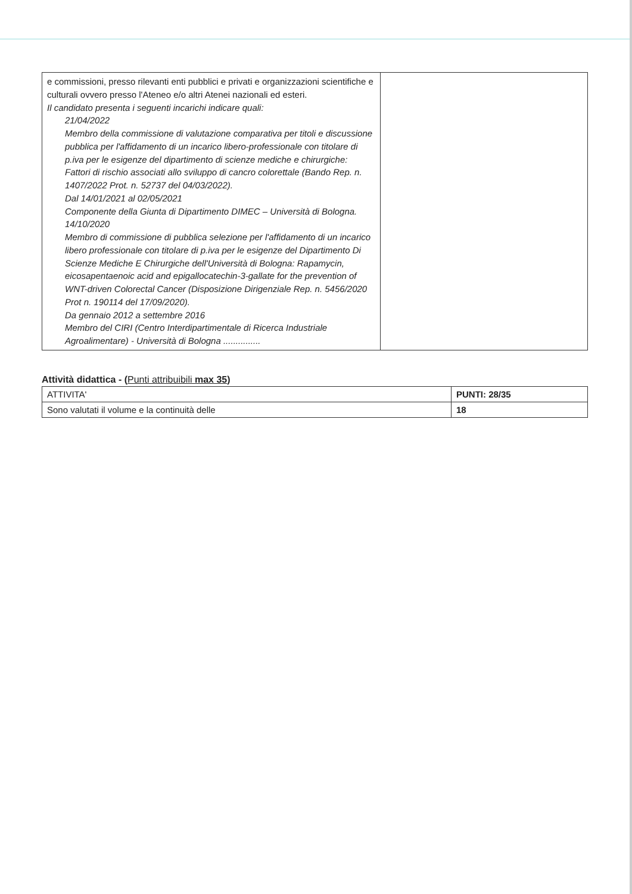| e commissioni, presso rilevanti enti pubblici e privati e organizzazioni scientifiche e culturali ovvero presso l'Ateneo e/o altri Atenei nazionali ed esteri. Il candidato presenta i seguenti incarichi indicare quali: 21/04/2022 Membro della commissione di valutazione comparativa per titoli e discussione pubblica per l'affidamento di un incarico libero-professionale con titolare di p.iva per le esigenze del dipartimento di scienze mediche e chirurgiche: Fattori di rischio associati allo sviluppo di cancro colorettale (Bando Rep. n. 1407/2022 Prot. n. 52737 del 04/03/2022). Dal 14/01/2021 al 02/05/2021 Componente della Giunta di Dipartimento DIMEC – Università di Bologna. 14/10/2020 Membro di commissione di pubblica selezione per l'affidamento di un incarico libero professionale con titolare di p.iva per le esigenze del Dipartimento Di Scienze Mediche E Chirurgiche dell'Università di Bologna: Rapamycin, eicosapentaenoic acid and epigallocatechin-3-gallate for the prevention of WNT-driven Colorectal Cancer (Disposizione Dirigenziale Rep. n. 5456/2020 Prot n. 190114 del 17/09/2020). Da gennaio 2012 a settembre 2016 Membro del CIRI (Centro Interdipartimentale di Ricerca Industriale Agroalimentare) - Università di Bologna ............... | |
Attività didattica - (Punti attribuibili max 35)
| ATTIVITA' | PUNTI: 28/35 |
| Sono valutati il volume e la continuità delle | 18 |